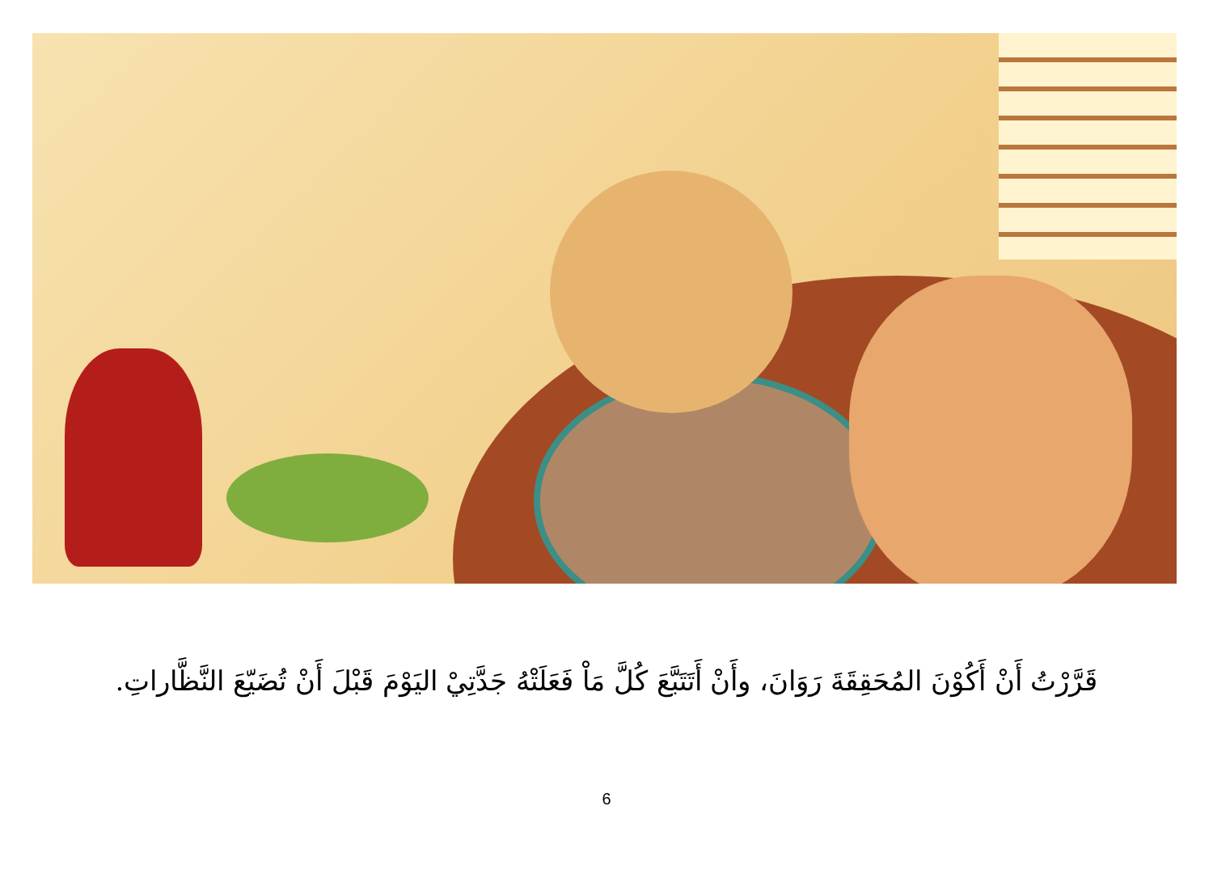قَرَّرْتُ أَنْ أَكُوْنَ المُحَقِقَةَ رَوَانَ، وأَنْ أَتَتَبَّعَ كُلَّ مَاْ فَعَلَتْهُ جَدَّتِيْ اليَوْمَ قَبْلَ أَنْ تُضَيّعَ النَّظَّاراتِ.
6